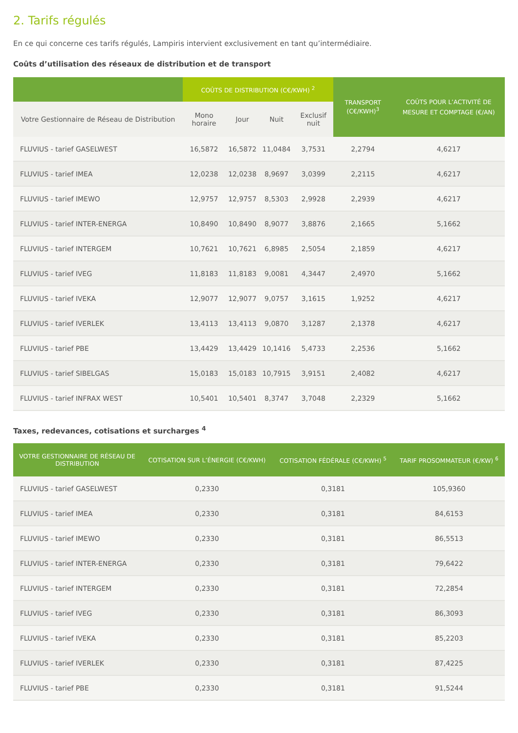2. Tarifs régulés
En ce qui concerne ces tarifs régulés, Lampiris intervient exclusivement en tant qu’intermédiaire.
Coûts d’utilisation des réseaux de distribution et de transport
| | COÛTS DE DISTRIBUTION (C€/KWH) <sup>2</sup> | | | | TRANSPORT (C€/KWH)<sup>3</sup> | COÛTS POUR L’ACTIVITÉ DE MESURE ET COMPTAGE (€/AN) |
| --- | --- | --- | --- | --- | --- | --- |
| Votre Gestionnaire de Réseau de Distribution | Mono horaire | Jour | Nuit | Exclusif nuit | | |
| FLUVIUS - tarief GASELWEST | 16,5872 | 16,5872 | 11,0484 | 3,7531 | 2,2794 | 4,6217 |
| FLUVIUS - tarief IMEA | 12,0238 | 12,0238 | 8,9697 | 3,0399 | 2,2115 | 4,6217 |
| FLUVIUS - tarief IMEWO | 12,9757 | 12,9757 | 8,5303 | 2,9928 | 2,2939 | 4,6217 |
| FLUVIUS - tarief INTER-ENERGA | 10,8490 | 10,8490 | 8,9077 | 3,8876 | 2,1665 | 5,1662 |
| FLUVIUS - tarief INTERGEM | 10,7621 | 10,7621 | 6,8985 | 2,5054 | 2,1859 | 4,6217 |
| FLUVIUS - tarief IVEG | 11,8183 | 11,8183 | 9,0081 | 4,3447 | 2,4970 | 5,1662 |
| FLUVIUS - tarief IVEKA | 12,9077 | 12,9077 | 9,0757 | 3,1615 | 1,9252 | 4,6217 |
| FLUVIUS - tarief IVERLEK | 13,4113 | 13,4113 | 9,0870 | 3,1287 | 2,1378 | 4,6217 |
| FLUVIUS - tarief PBE | 13,4429 | 13,4429 | 10,1416 | 5,4733 | 2,2536 | 5,1662 |
| FLUVIUS - tarief SIBELGAS | 15,0183 | 15,0183 | 10,7915 | 3,9151 | 2,4082 | 4,6217 |
| FLUVIUS - tarief INFRAX WEST | 10,5401 | 10,5401 | 8,3747 | 3,7048 | 2,2329 | 5,1662 |
Taxes, redevances, cotisations et surcharges <sup>4</sup>
| VOTRE GESTIONNAIRE DE RÉSEAU DE DISTRIBUTION | COTISATION SUR L’ÉNERGIE (C€/KWH) | COTISATION FÉDÉRALE (C€/KWH) <sup>5</sup> | TARIF PROSOMMATEUR (€/KW) <sup>6</sup> |
| --- | --- | --- | --- |
| FLUVIUS - tarief GASELWEST | 0,2330 | 0,3181 | 105,9360 |
| FLUVIUS - tarief IMEA | 0,2330 | 0,3181 | 84,6153 |
| FLUVIUS - tarief IMEWO | 0,2330 | 0,3181 | 86,5513 |
| FLUVIUS - tarief INTER-ENERGA | 0,2330 | 0,3181 | 79,6422 |
| FLUVIUS - tarief INTERGEM | 0,2330 | 0,3181 | 72,2854 |
| FLUVIUS - tarief IVEG | 0,2330 | 0,3181 | 86,3093 |
| FLUVIUS - tarief IVEKA | 0,2330 | 0,3181 | 85,2203 |
| FLUVIUS - tarief IVERLEK | 0,2330 | 0,3181 | 87,4225 |
| FLUVIUS - tarief PBE | 0,2330 | 0,3181 | 91,5244 |